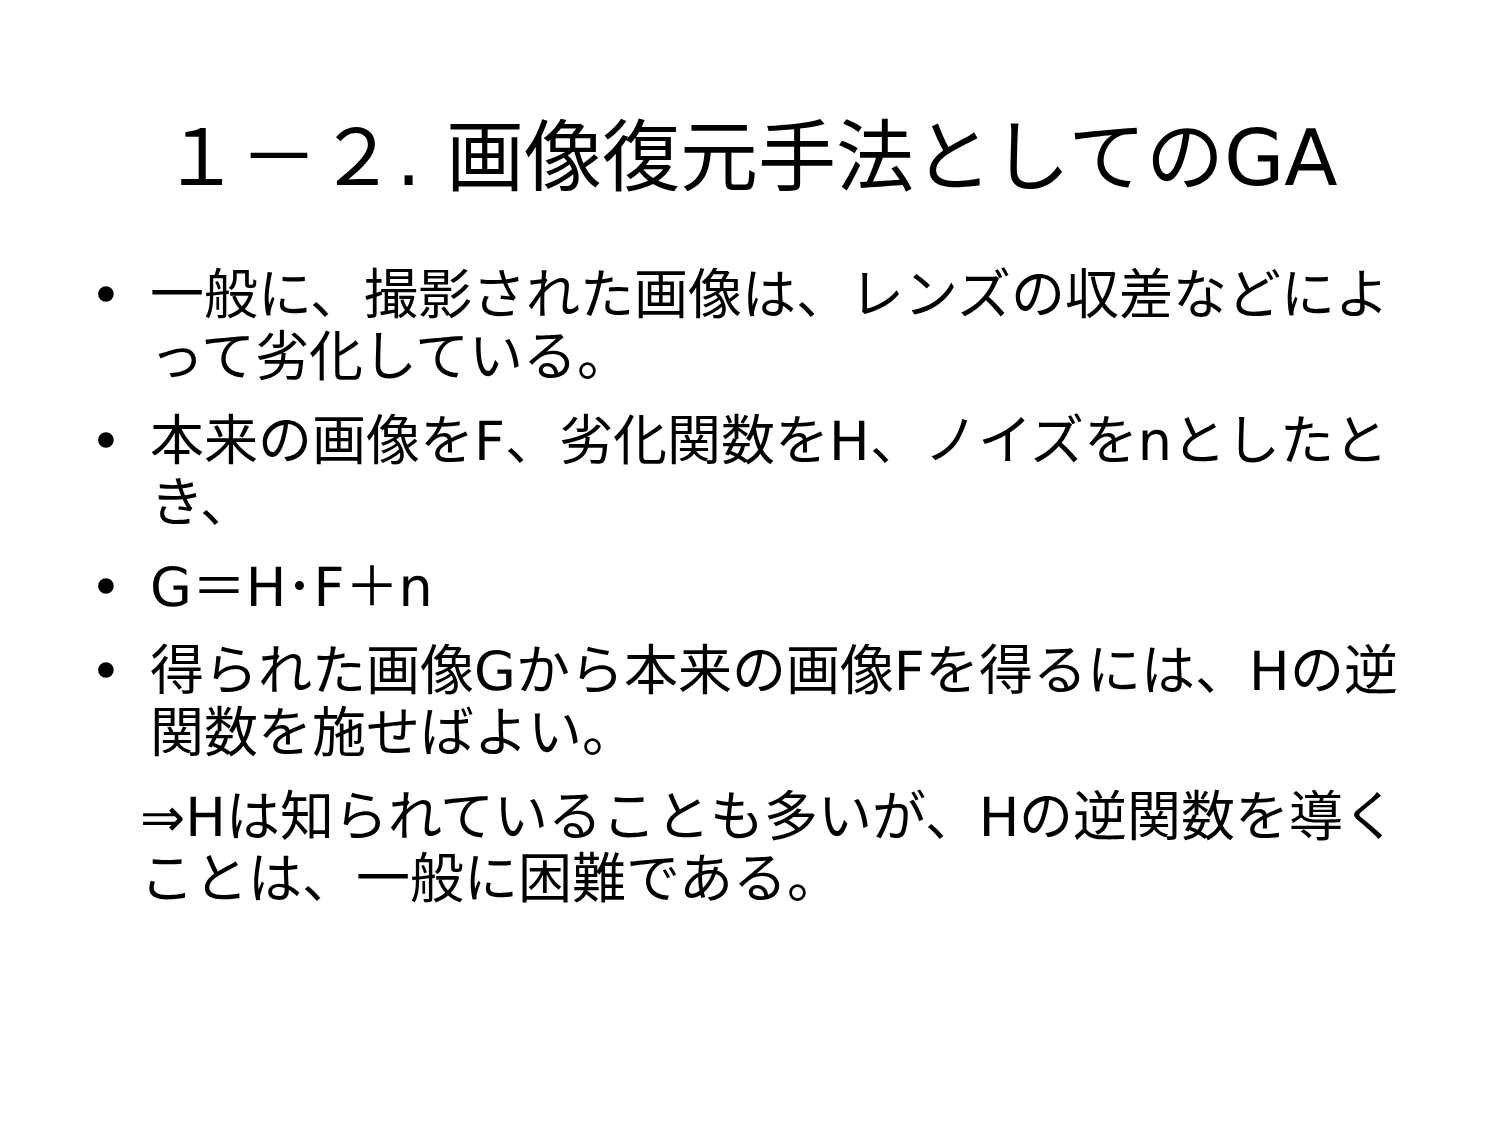１－２. 画像復元手法としてのGA
• 一般に、撮影された画像は、レンズの収差などによって劣化している。
• 本来の画像をF、劣化関数をH、ノイズをnとしたとき、
• G＝H･F＋n
• 得られた画像Gから本来の画像Fを得るには、Hの逆関数を施せばよい。
⇒Hは知られていることも多いが、Hの逆関数を導くことは、一般に困難である。